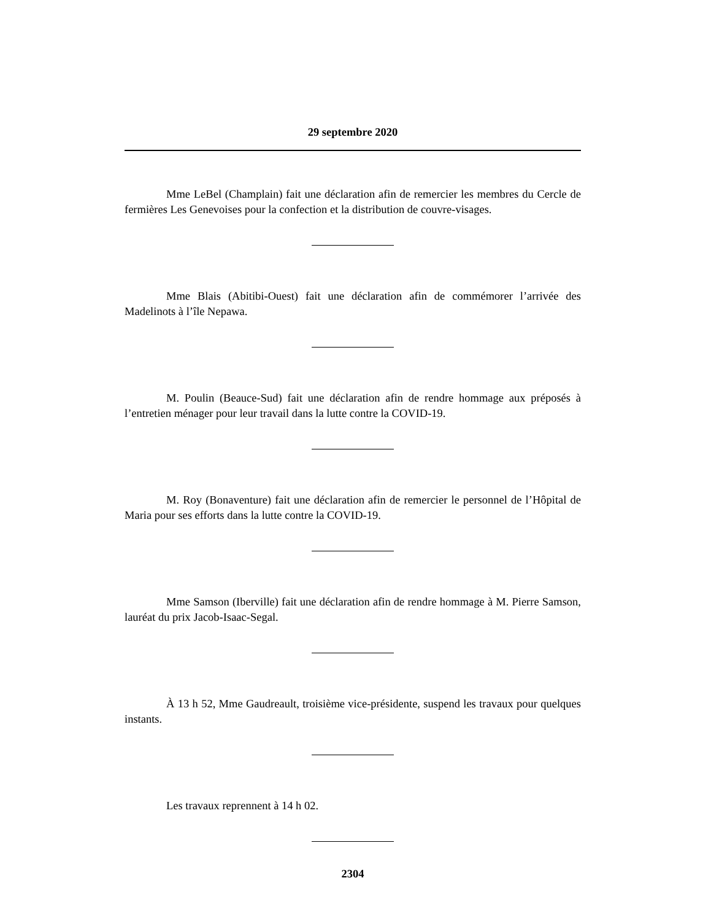29 septembre 2020
Mme LeBel (Champlain) fait une déclaration afin de remercier les membres du Cercle de fermières Les Genevoises pour la confection et la distribution de couvre-visages.
Mme Blais (Abitibi-Ouest) fait une déclaration afin de commémorer l’arrivée des Madelinots à l’île Nepawa.
M. Poulin (Beauce-Sud) fait une déclaration afin de rendre hommage aux préposés à l’entretien ménager pour leur travail dans la lutte contre la COVID-19.
M. Roy (Bonaventure) fait une déclaration afin de remercier le personnel de l’Hôpital de Maria pour ses efforts dans la lutte contre la COVID-19.
Mme Samson (Iberville) fait une déclaration afin de rendre hommage à M. Pierre Samson, lauréat du prix Jacob-Isaac-Segal.
À 13 h 52, Mme Gaudreault, troisième vice-présidente, suspend les travaux pour quelques instants.
Les travaux reprennent à 14 h 02.
2304